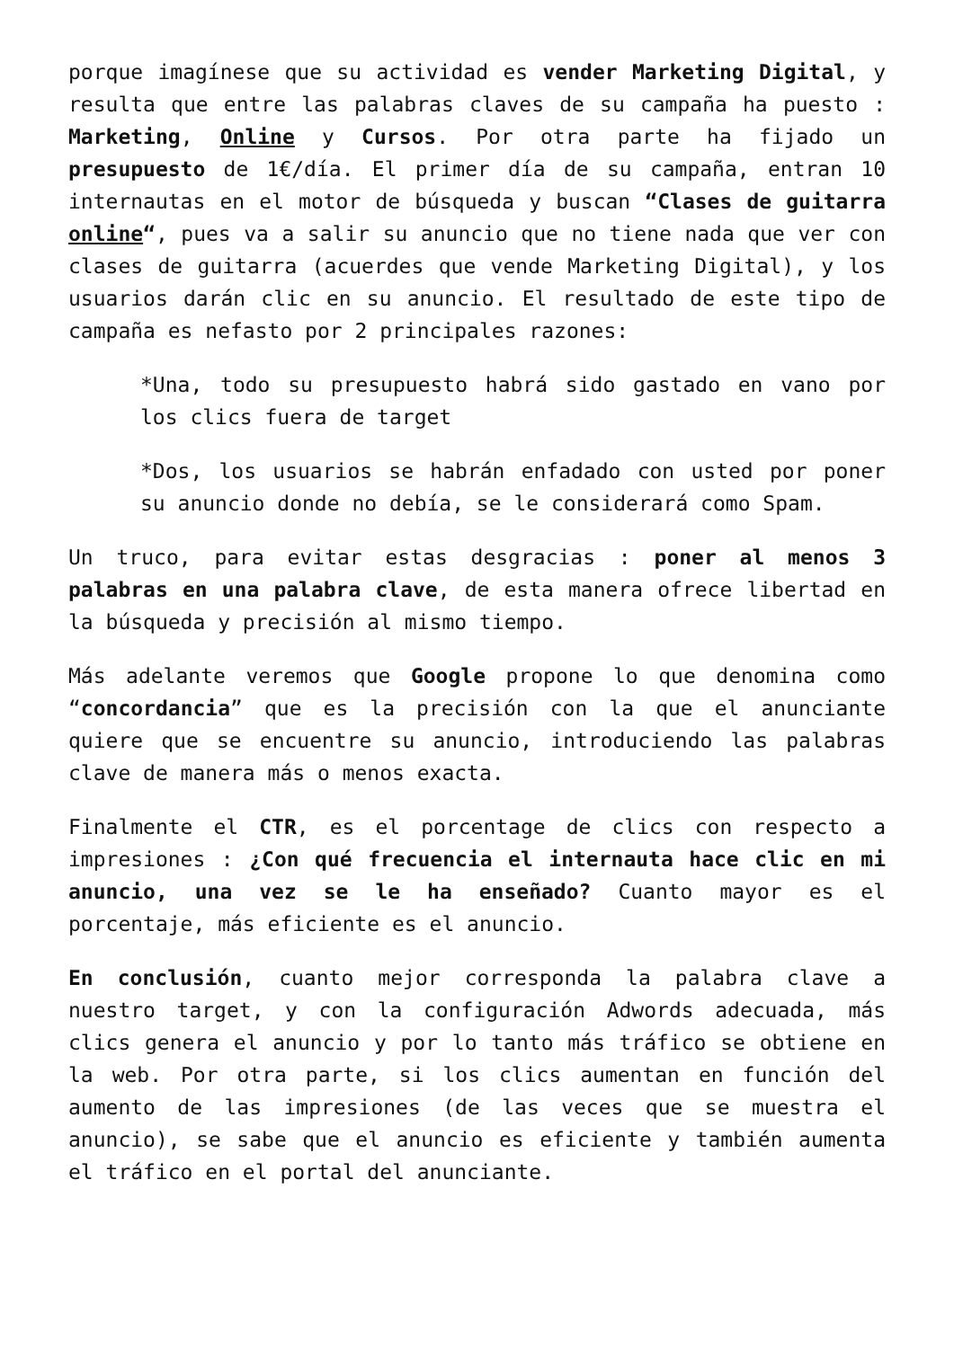porque imagínese que su actividad es vender Marketing Digital, y resulta que entre las palabras claves de su campaña ha puesto : Marketing, Online y Cursos. Por otra parte ha fijado un presupuesto de 1€/día. El primer día de su campaña, entran 10 internautas en el motor de búsqueda y buscan “Clases de guitarra online“, pues va a salir su anuncio que no tiene nada que ver con clases de guitarra (acuerdes que vende Marketing Digital), y los usuarios darán clic en su anuncio. El resultado de este tipo de campaña es nefasto por 2 principales razones:
*Una, todo su presupuesto habrá sido gastado en vano por los clics fuera de target
*Dos, los usuarios se habrán enfadado con usted por poner su anuncio donde no debía, se le considerará como Spam.
Un truco, para evitar estas desgracias : poner al menos 3 palabras en una palabra clave, de esta manera ofrece libertad en la búsqueda y precisión al mismo tiempo.
Más adelante veremos que Google propone lo que denomina como “concordancia” que es la precisión con la que el anunciante quiere que se encuentre su anuncio, introduciendo las palabras clave de manera más o menos exacta.
Finalmente el CTR, es el porcentage de clics con respecto a impresiones : ¿Con qué frecuencia el internauta hace clic en mi anuncio, una vez se le ha enseñado? Cuanto mayor es el porcentaje, más eficiente es el anuncio.
En conclusión, cuanto mejor corresponda la palabra clave a nuestro target, y con la configuración Adwords adecuada, más clics genera el anuncio y por lo tanto más tráfico se obtiene en la web. Por otra parte, si los clics aumentan en función del aumento de las impresiones (de las veces que se muestra el anuncio), se sabe que el anuncio es eficiente y también aumenta el tráfico en el portal del anunciante.